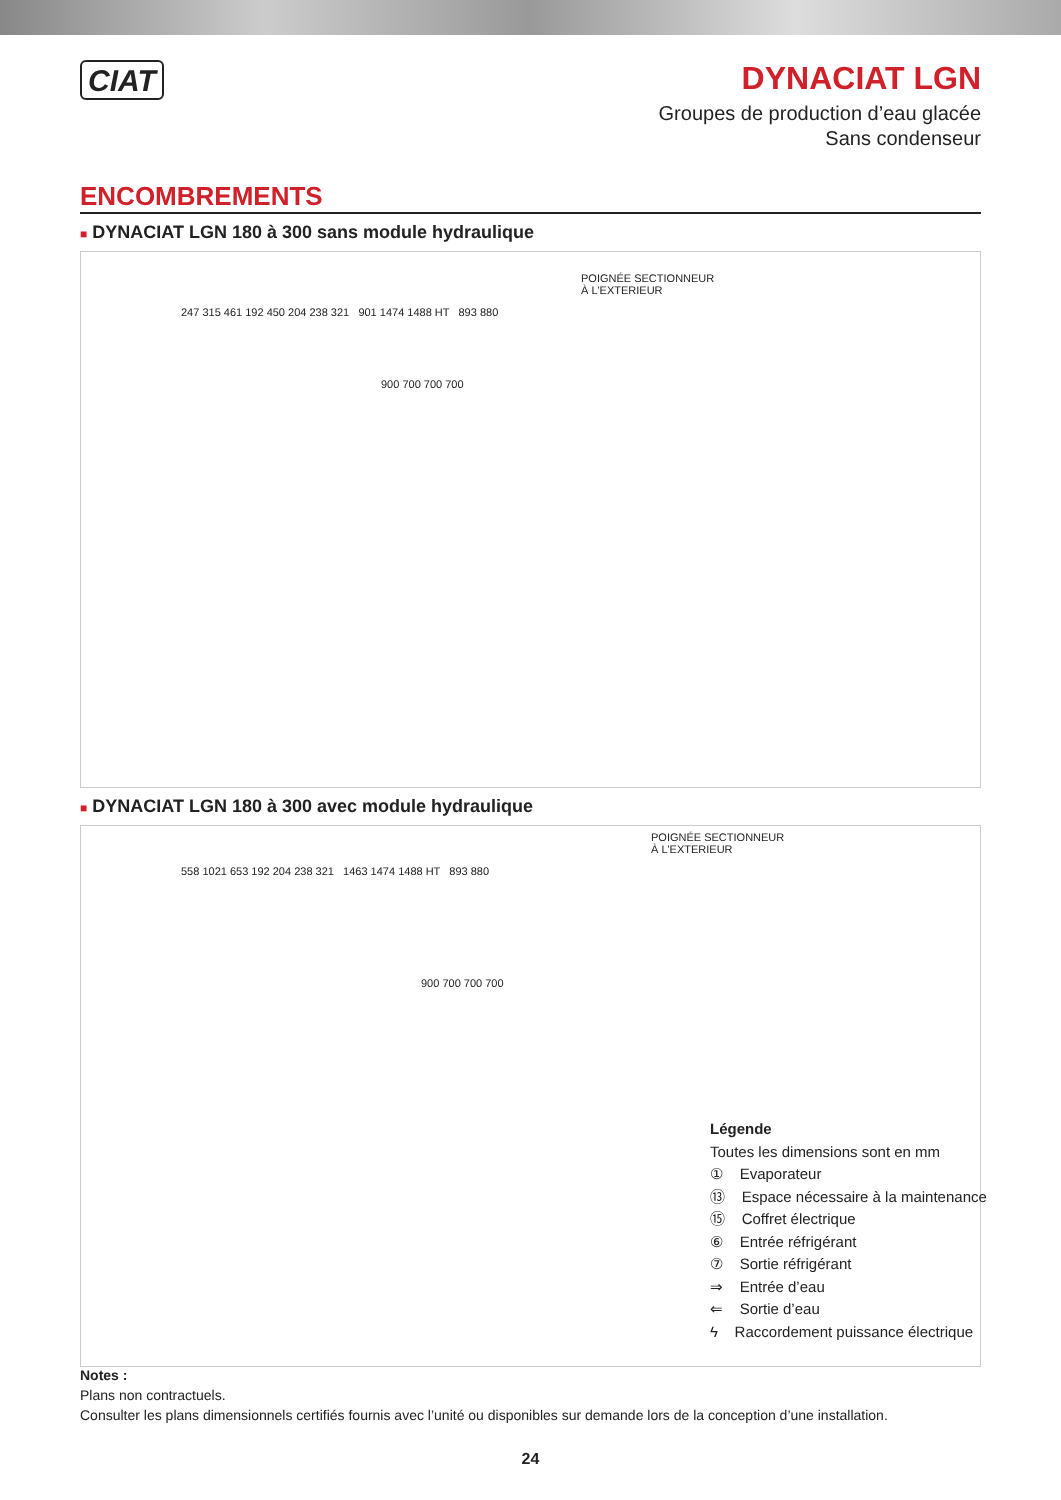CIAT
DYNACIAT LGN
Groupes de production d’eau glacée
Sans condenseur
ENCOMBREMENTS
■ DYNACIAT LGN 180 à 300 sans module hydraulique
POIGNÉE SECTIONNEUR
À L'EXTERIEUR
247 315 461 192 450 204 238 321 901 1474 1488 HT 893 880
900 700 700 700
■ DYNACIAT LGN 180 à 300 avec module hydraulique
POIGNÉE SECTIONNEUR
À L'EXTERIEUR
558 1021 653 192 204 238 321 1463 1474 1488 HT 893 880
900 700 700 700
Légende
Toutes les dimensions sont en mm
① Evaporateur
⑬ Espace nécessaire à la maintenance
⑮ Coffret électrique
⑥ Entrée réfrigérant
⑦ Sortie réfrigérant
⇒ Entrée d’eau
⇐ Sortie d’eau
ϟ Raccordement puissance électrique
Notes :
Plans non contractuels.
Consulter les plans dimensionnels certifiés fournis avec l’unité ou disponibles sur demande lors de la conception d’une installation.
24